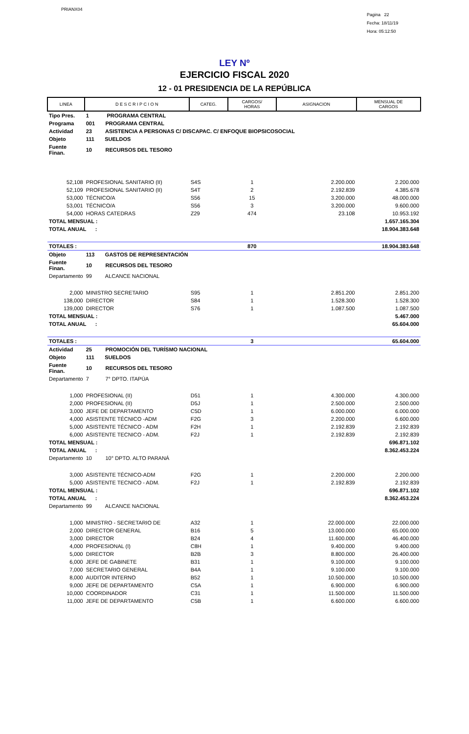PRIANX04
Pagina 22
Fecha: 18/11/19
Hora: 05:12:50
LEY Nº
EJERCICIO FISCAL 2020
12 - 01 PRESIDENCIA DE LA REPÚBLICA
| LINEA | D E S C R I P C I O N | CATEG. | CARGOS/ HORAS | ASIGNACION | MENSUAL DE CARGOS |
| --- | --- | --- | --- | --- | --- |
| Tipo Pres. | 1 PROGRAMA CENTRAL | | | | |
| Programa | 001 PROGRAMA CENTRAL | | | | |
| Actividad | 23 ASISTENCIA A PERSONAS C/ DISCAPAC. C/ ENFOQUE BIOPSICOSOCIAL | | | | |
| Objeto | 111 SUELDOS | | | | |
| Fuente Finan. | 10 RECURSOS DEL TESORO | | | | |
| 52,108 | PROFESIONAL SANITARIO (II) | S4S | 1 | 2.200.000 | 2.200.000 |
| 52,109 | PROFESIONAL SANITARIO (II) | S4T | 2 | 2.192.839 | 4.385.678 |
| 53,000 | TÉCNICO/A | S56 | 15 | 3.200.000 | 48.000.000 |
| 53,001 | TÉCNICO/A | S56 | 3 | 3.200.000 | 9.600.000 |
| 54,000 | HORAS CATEDRAS | Z29 | 474 | 23.108 | 10.953.192 |
| TOTAL MENSUAL : | | | | | 1.657.165.304 |
| TOTAL ANUAL : | | | | | 18.904.383.648 |
| TOTALES : | | | 870 | | 18.904.383.648 |
| Objeto | 113 GASTOS DE REPRESENTACIÓN | | | | |
| Fuente Finan. | 10 RECURSOS DEL TESORO | | | | |
| Departamento | 99 ALCANCE NACIONAL | | | | |
| 2,000 | MINISTRO SECRETARIO | S95 | 1 | 2.851.200 | 2.851.200 |
| 138,000 | DIRECTOR | S84 | 1 | 1.528.300 | 1.528.300 |
| 139,000 | DIRECTOR | S76 | 1 | 1.087.500 | 1.087.500 |
| TOTAL MENSUAL : | | | | | 5.467.000 |
| TOTAL ANUAL : | | | | | 65.604.000 |
| TOTALES : | | | 3 | | 65.604.000 |
| Actividad | 25 PROMOCIÓN DEL TURÍSMO NACIONAL | | | | |
| Objeto | 111 SUELDOS | | | | |
| Fuente Finan. | 10 RECURSOS DEL TESORO | | | | |
| Departamento | 7 7° DPTO. ITAPÚA | | | | |
| 1,000 | PROFESIONAL (II) | D51 | 1 | 4.300.000 | 4.300.000 |
| 2,000 | PROFESIONAL (II) | D5J | 1 | 2.500.000 | 2.500.000 |
| 3,000 | JEFE DE DEPARTAMENTO | C5D | 1 | 6.000.000 | 6.000.000 |
| 4,000 | ASISTENTE TÉCNICO -ADM | F2G | 3 | 2.200.000 | 6.600.000 |
| 5,000 | ASISTENTE TÉCNICO - ADM | F2H | 1 | 2.192.839 | 2.192.839 |
| 6,000 | ASISTENTE TECNICO - ADM. | F2J | 1 | 2.192.839 | 2.192.839 |
| TOTAL MENSUAL : | | | | | 696.871.102 |
| TOTAL ANUAL : | | | | | 8.362.453.224 |
| Departamento | 10 10° DPTO. ALTO PARANÁ | | | | |
| 3,000 | ASISTENTE TÉCNICO-ADM | F2G | 1 | 2.200.000 | 2.200.000 |
| 5,000 | ASISTENTE TECNICO - ADM. | F2J | 1 | 2.192.839 | 2.192.839 |
| TOTAL MENSUAL : | | | | | 696.871.102 |
| TOTAL ANUAL : | | | | | 8.362.453.224 |
| Departamento | 99 ALCANCE NACIONAL | | | | |
| 1,000 | MINISTRO - SECRETARIO DE | A32 | 1 | 22.000.000 | 22.000.000 |
| 2,000 | DIRECTOR GENERAL | B16 | 5 | 13.000.000 | 65.000.000 |
| 3,000 | DIRECTOR | B24 | 4 | 11.600.000 | 46.400.000 |
| 4,000 | PROFESIONAL (I) | C8H | 1 | 9.400.000 | 9.400.000 |
| 5,000 | DIRECTOR | B2B | 3 | 8.800.000 | 26.400.000 |
| 6,000 | JEFE DE GABINETE | B31 | 1 | 9.100.000 | 9.100.000 |
| 7,000 | SECRETARIO GENERAL | B4A | 1 | 9.100.000 | 9.100.000 |
| 8,000 | AUDITOR INTERNO | B52 | 1 | 10.500.000 | 10.500.000 |
| 9,000 | JEFE DE DEPARTAMENTO | C5A | 1 | 6.900.000 | 6.900.000 |
| 10,000 | COORDINADOR | C31 | 1 | 11.500.000 | 11.500.000 |
| 11,000 | JEFE DE DEPARTAMENTO | C5B | 1 | 6.600.000 | 6.600.000 |